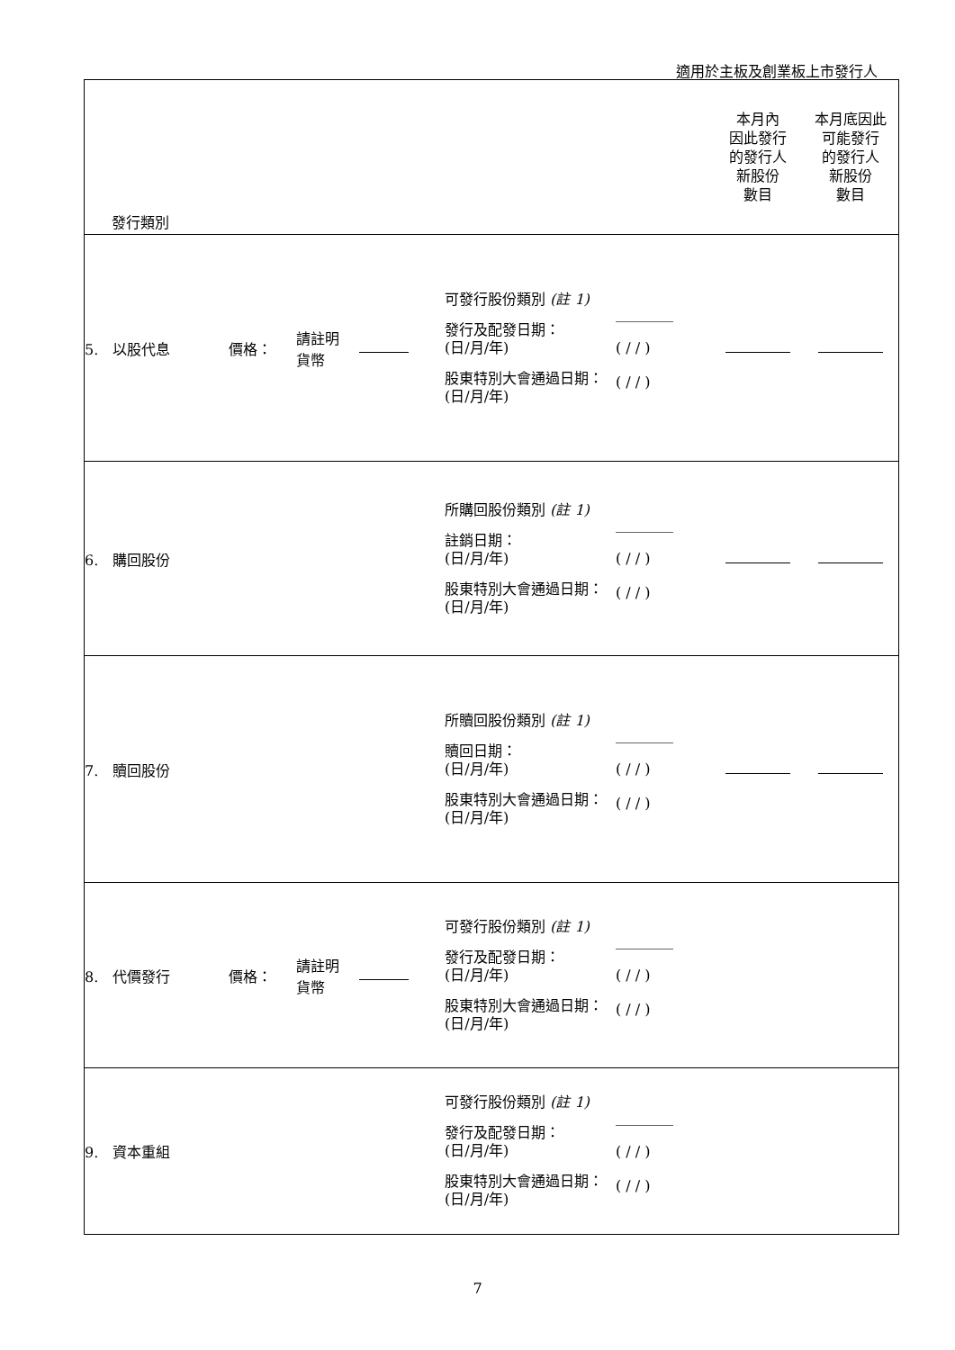適用於主板及創業板上市發行人
| 發行類別 | | | | | | 本月內 因此發行 的發行人 新股份 數目 | 本月底因此 可能發行 的發行人 新股份 數目 |
| 5. 以股代息 | 價格： | 請註明 貨幣 | | 可發行股份類別 (註 1) 發行及配發日期： (日/月/年) 股東特別大會通過日期： (日/月/年) | ________ ( / / ) ( / / ) | | |
| 6. 購回股份 | | | | 所購回股份類別 (註 1) 註銷日期： (日/月/年) 股東特別大會通過日期： (日/月/年) | ________ ( / / ) ( / / ) | | |
| 7. 贖回股份 | | | | 所贖回股份類別 (註 1) 贖回日期： (日/月/年) 股東特別大會通過日期： (日/月/年) | ________ ( / / ) ( / / ) | | |
| 8. 代價發行 | 價格： | 請註明 貨幣 | | 可發行股份類別 (註 1) 發行及配發日期： (日/月/年) 股東特別大會通過日期： (日/月/年) | ________ ( / / ) ( / / ) | | |
| 9. 資本重組 | | | | 可發行股份類別 (註 1) 發行及配發日期： (日/月/年) 股東特別大會通過日期： (日/月/年) | ________ ( / / ) ( / / ) | | |
7